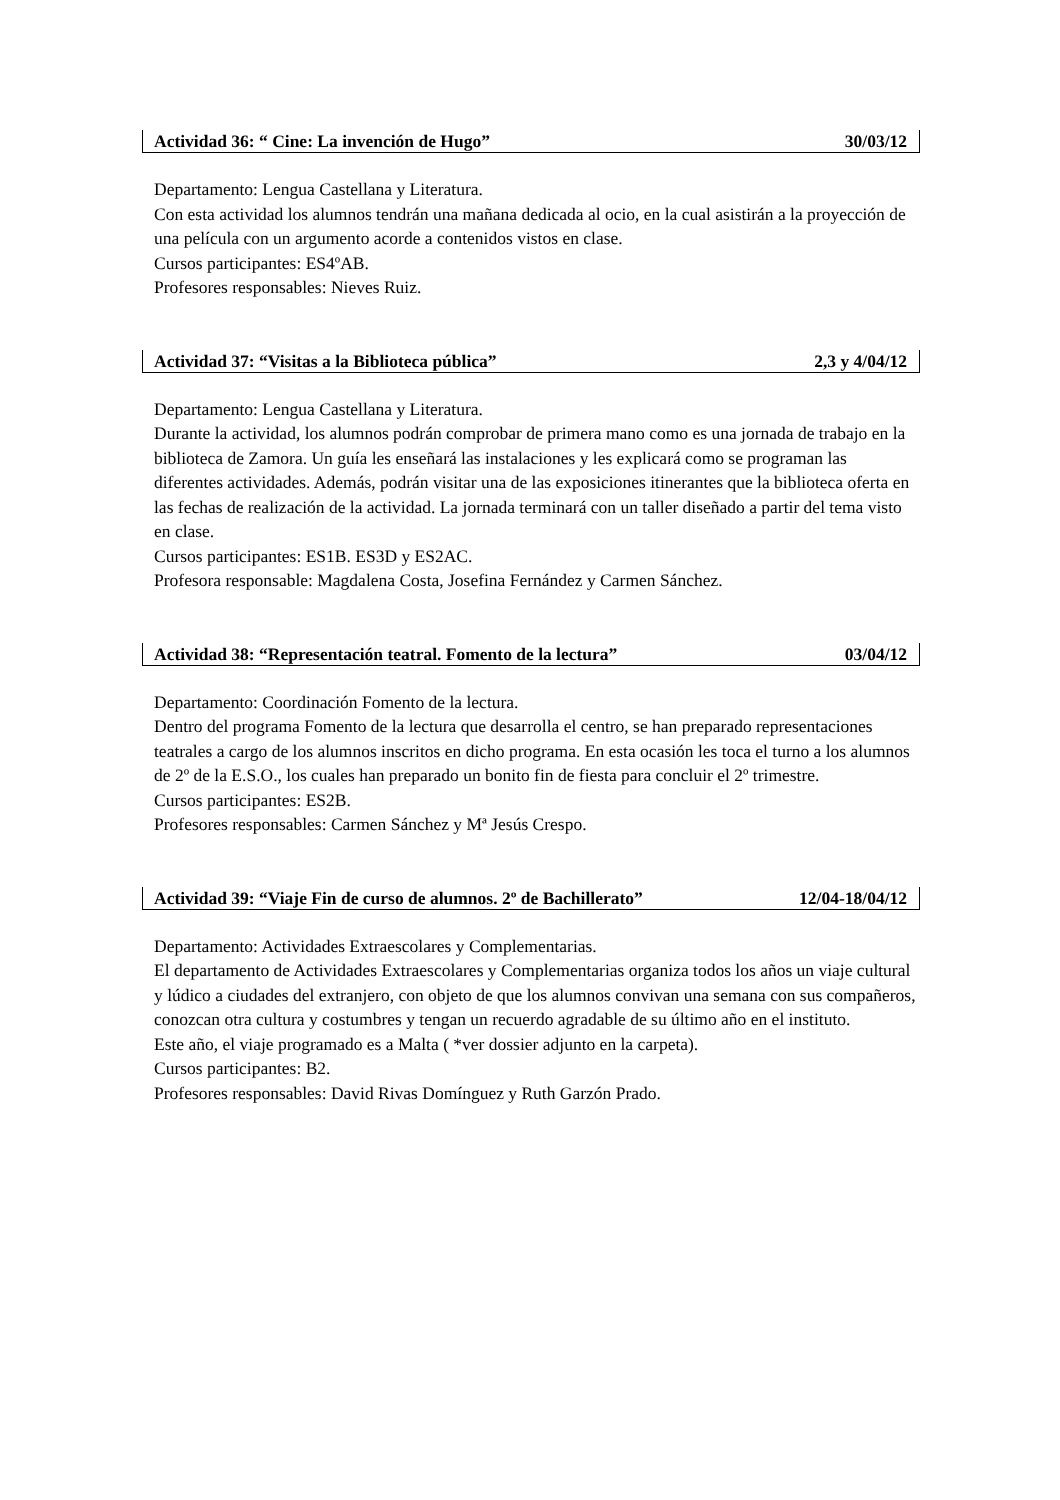Actividad 36: “ Cine: La invención de Hugo” 30/03/12
Departamento: Lengua Castellana y Literatura.
Con esta actividad los alumnos tendrán una mañana dedicada al ocio, en la cual asistirán a la proyección de una película con un argumento acorde a contenidos vistos en clase.
Cursos participantes: ES4ºAB.
Profesores responsables: Nieves Ruiz.
Actividad 37: “Visitas a la Biblioteca pública” 2,3 y 4/04/12
Departamento: Lengua Castellana y Literatura.
Durante la actividad, los alumnos podrán comprobar de primera mano como es una jornada de trabajo en la biblioteca de Zamora. Un guía les enseñará las instalaciones y les explicará como se programan las diferentes actividades. Además, podrán visitar una de las exposiciones itinerantes que la biblioteca oferta en las fechas de realización de la actividad. La jornada terminará con un taller diseñado a partir del tema visto en clase.
Cursos participantes: ES1B. ES3D y ES2AC.
Profesora responsable: Magdalena Costa, Josefina Fernández y Carmen Sánchez.
Actividad 38: “Representación teatral. Fomento de la lectura” 03/04/12
Departamento: Coordinación Fomento de la lectura.
Dentro del programa Fomento de la lectura que desarrolla el centro, se han preparado representaciones teatrales a cargo de los alumnos inscritos en dicho programa. En esta ocasión les toca el turno a los alumnos de 2º de la E.S.O., los cuales han preparado un bonito fin de fiesta para concluir el 2º trimestre.
Cursos participantes: ES2B.
Profesores responsables: Carmen Sánchez y Mª Jesús Crespo.
Actividad 39: “Viaje Fin de curso de alumnos. 2º de Bachillerato” 12/04-18/04/12
Departamento: Actividades Extraescolares y Complementarias.
El departamento de Actividades Extraescolares y Complementarias organiza todos los años un viaje cultural y lúdico a ciudades del extranjero, con objeto de que los alumnos convivan una semana con sus compañeros, conozcan otra cultura y costumbres y tengan un recuerdo agradable de su último año en el instituto.
Este año, el viaje programado es a Malta ( *ver dossier adjunto en la carpeta).
Cursos participantes: B2.
Profesores responsables: David Rivas Domínguez y Ruth Garzón Prado.